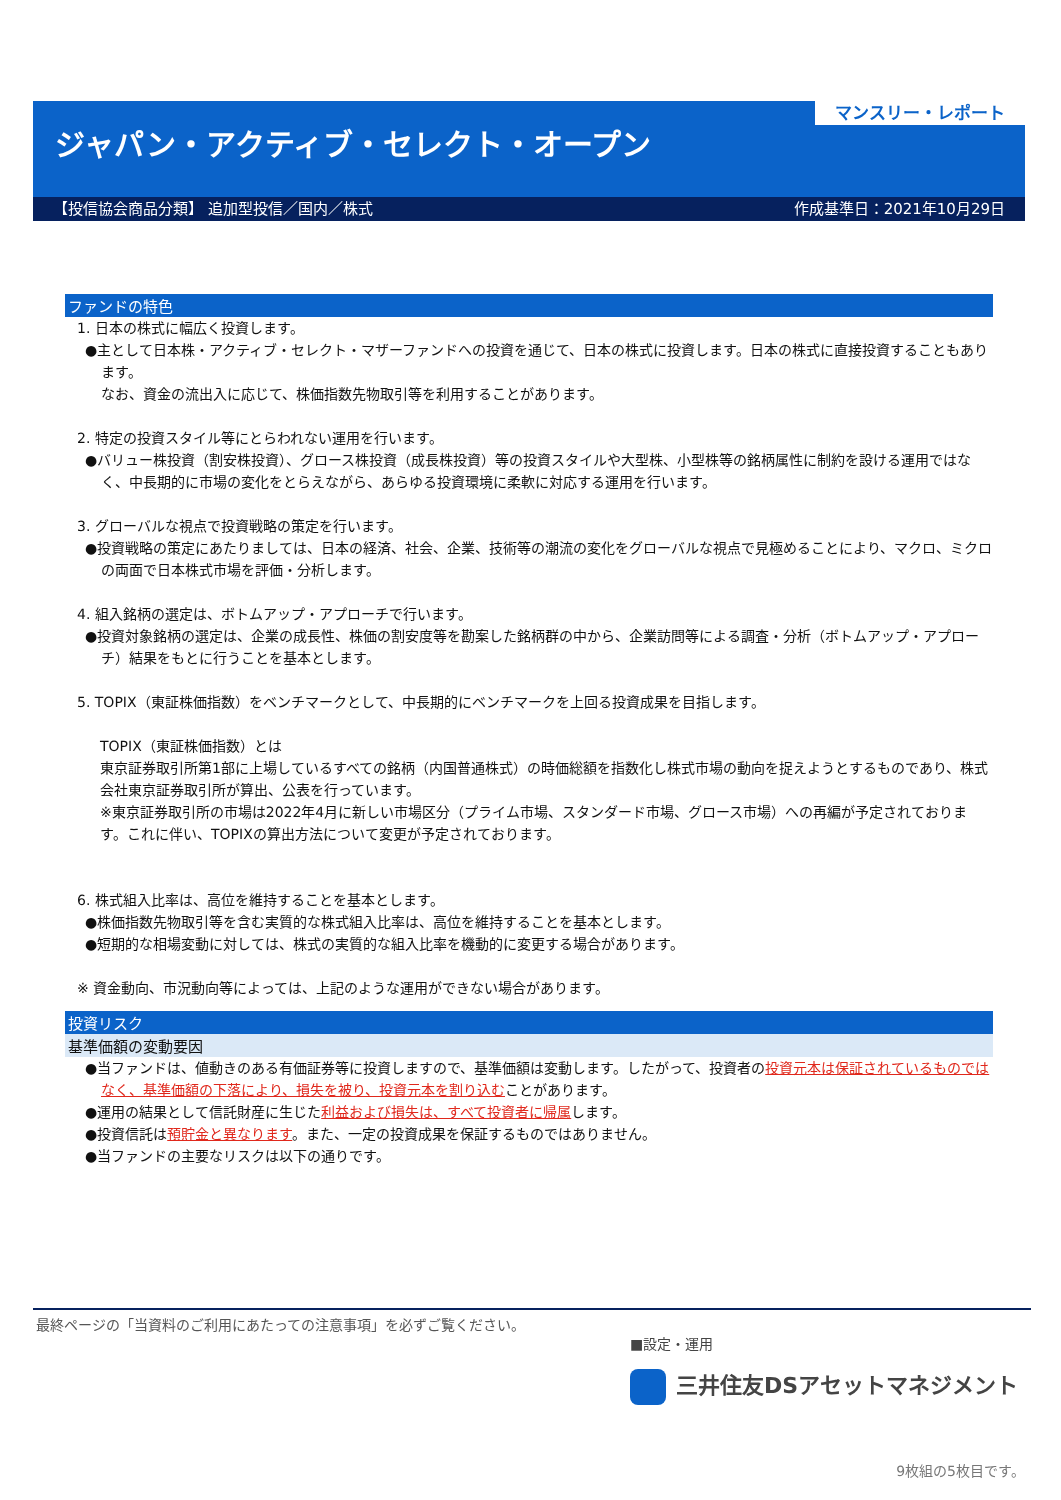マンスリー・レポート
ジャパン・アクティブ・セレクト・オープン
【投信協会商品分類】 追加型投信／国内／株式 作成基準日：2021年10月29日
ファンドの特色
1. 日本の株式に幅広く投資します。
●主として日本株・アクティブ・セレクト・マザーファンドへの投資を通じて、日本の株式に投資します。日本の株式に直接投資することもあります。
なお、資金の流出入に応じて、株価指数先物取引等を利用することがあります。
2. 特定の投資スタイル等にとらわれない運用を行います。
●バリュー株投資（割安株投資）、グロース株投資（成長株投資）等の投資スタイルや大型株、小型株等の銘柄属性に制約を設ける運用ではなく、中長期的に市場の変化をとらえながら、あらゆる投資環境に柔軟に対応する運用を行います。
3. グローバルな視点で投資戦略の策定を行います。
●投資戦略の策定にあたりましては、日本の経済、社会、企業、技術等の潮流の変化をグローバルな視点で見極めることにより、マクロ、ミクロの両面で日本株式市場を評価・分析します。
4. 組入銘柄の選定は、ボトムアップ・アプローチで行います。
●投資対象銘柄の選定は、企業の成長性、株価の割安度等を勘案した銘柄群の中から、企業訪問等による調査・分析（ボトムアップ・アプローチ）結果をもとに行うことを基本とします。
5. TOPIX（東証株価指数）をベンチマークとして、中長期的にベンチマークを上回る投資成果を目指します。
TOPIX（東証株価指数）とは
東京証券取引所第1部に上場しているすべての銘柄（内国普通株式）の時価総額を指数化し株式市場の動向を捉えようとするものであり、株式会社東京証券取引所が算出、公表を行っています。
※東京証券取引所の市場は2022年4月に新しい市場区分（プライム市場、スタンダード市場、グロース市場）への再編が予定されております。これに伴い、TOPIXの算出方法について変更が予定されております。
6. 株式組入比率は、高位を維持することを基本とします。
●株価指数先物取引等を含む実質的な株式組入比率は、高位を維持することを基本とします。
●短期的な相場変動に対しては、株式の実質的な組入比率を機動的に変更する場合があります。
※ 資金動向、市況動向等によっては、上記のような運用ができない場合があります。
投資リスク
基準価額の変動要因
●当ファンドは、値動きのある有価証券等に投資しますので、基準価額は変動します。したがって、投資者の投資元本は保証されているものではなく、基準価額の下落により、損失を被り、投資元本を割り込むことがあります。
●運用の結果として信託財産に生じた利益および損失は、すべて投資者に帰属します。
●投資信託は預貯金と異なります。また、一定の投資成果を保証するものではありません。
●当ファンドの主要なリスクは以下の通りです。
最終ページの「当資料のご利用にあたっての注意事項」を必ずご覧ください。
■設定・運用
三井住友DSアセットマネジメント
9枚組の5枚目です。